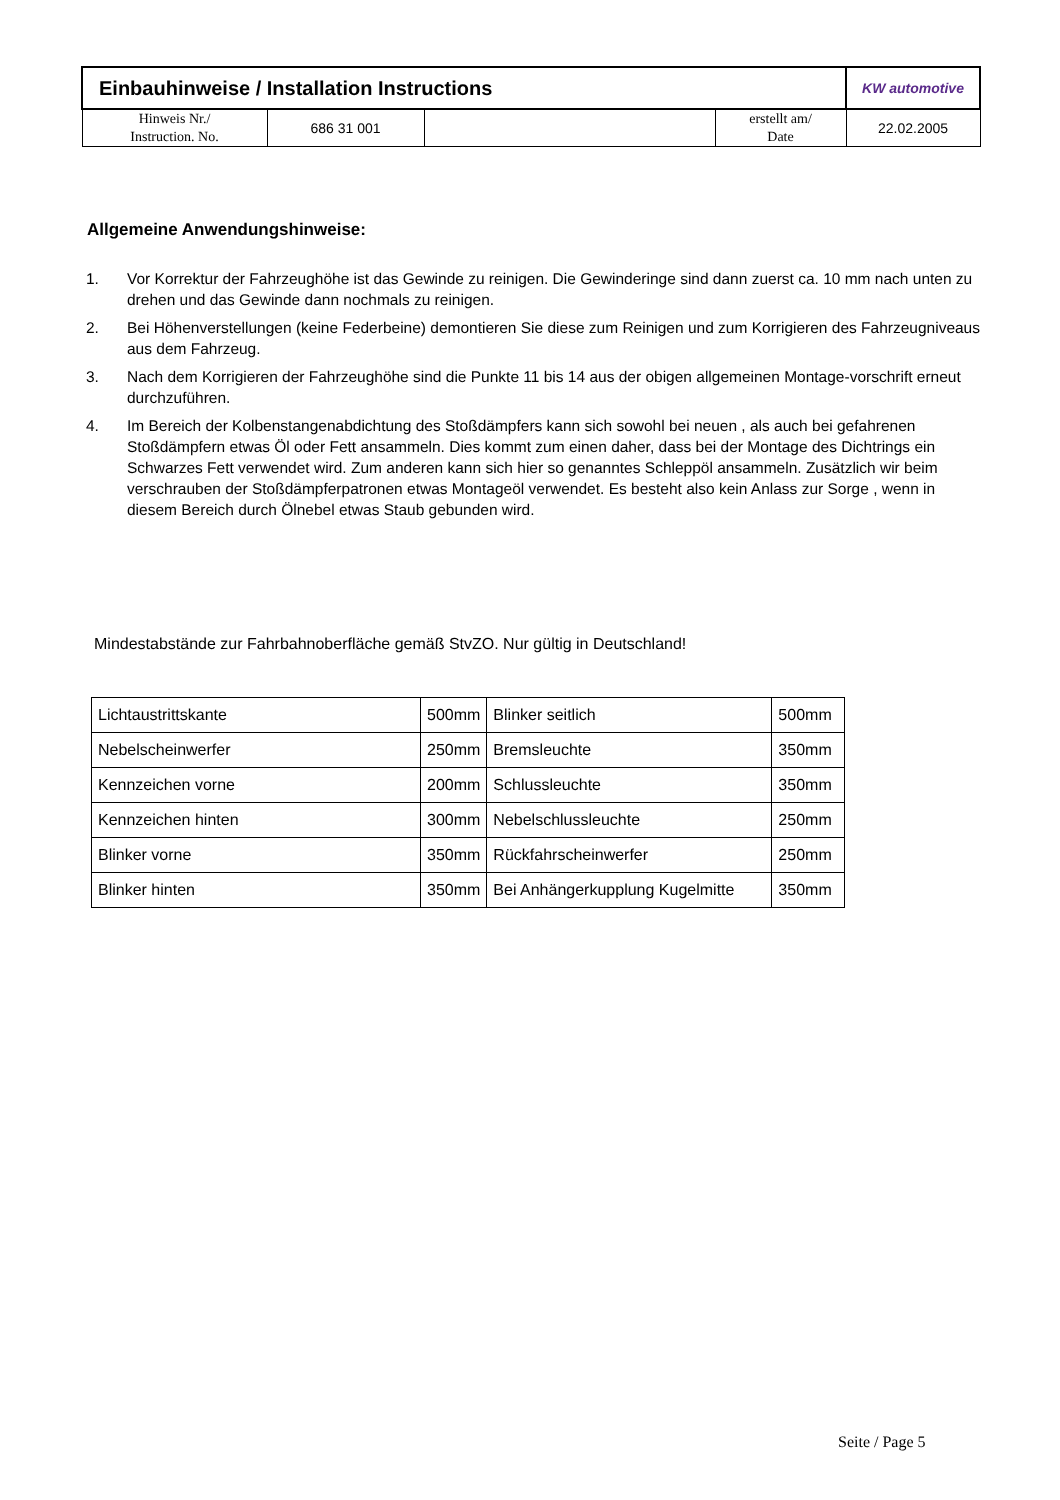| Einbauhinweise / Installation Instructions | | | | KW automotive |
| Hinweis Nr./ Instruction. No. | 686 31 001 | | erstellt am/ Date | 22.02.2005 |
Allgemeine Anwendungshinweise:
1. Vor Korrektur der Fahrzeughöhe ist das Gewinde zu reinigen. Die Gewinderinge sind dann zuerst ca. 10 mm nach unten zu drehen und das Gewinde dann nochmals zu reinigen.
2. Bei Höhenverstellungen (keine Federbeine) demontieren Sie diese zum Reinigen und zum Korrigieren des Fahrzeugniveaus aus dem Fahrzeug.
3. Nach dem Korrigieren der Fahrzeughöhe sind die Punkte 11 bis 14 aus der obigen allgemeinen Montage-vorschrift erneut durchzuführen.
4. Im Bereich der Kolbenstangenabdichtung des Stoßdämpfers kann sich sowohl bei neuen , als auch bei gefahrenen Stoßdämpfern etwas Öl oder Fett ansammeln. Dies kommt zum einen daher, dass bei der Montage des Dichtrings ein Schwarzes Fett verwendet wird. Zum anderen kann sich hier so genanntes Schleppöl ansammeln. Zusätzlich wir beim verschrauben der Stoßdämpferpatronen etwas Montageöl verwendet. Es besteht also kein Anlass zur Sorge , wenn in diesem Bereich durch Ölnebel etwas Staub gebunden wird.
Mindestabstände zur Fahrbahnoberfläche gemäß StvZO. Nur gültig in Deutschland!
| Lichtaustrittskante | 500mm | Blinker seitlich | 500mm |
| Nebelscheinwerfer | 250mm | Bremsleuchte | 350mm |
| Kennzeichen vorne | 200mm | Schlussleuchte | 350mm |
| Kennzeichen hinten | 300mm | Nebelschlussleuchte | 250mm |
| Blinker vorne | 350mm | Rückfahrscheinwerfer | 250mm |
| Blinker hinten | 350mm | Bei Anhängerkupplung Kugelmitte | 350mm |
Seite / Page 5